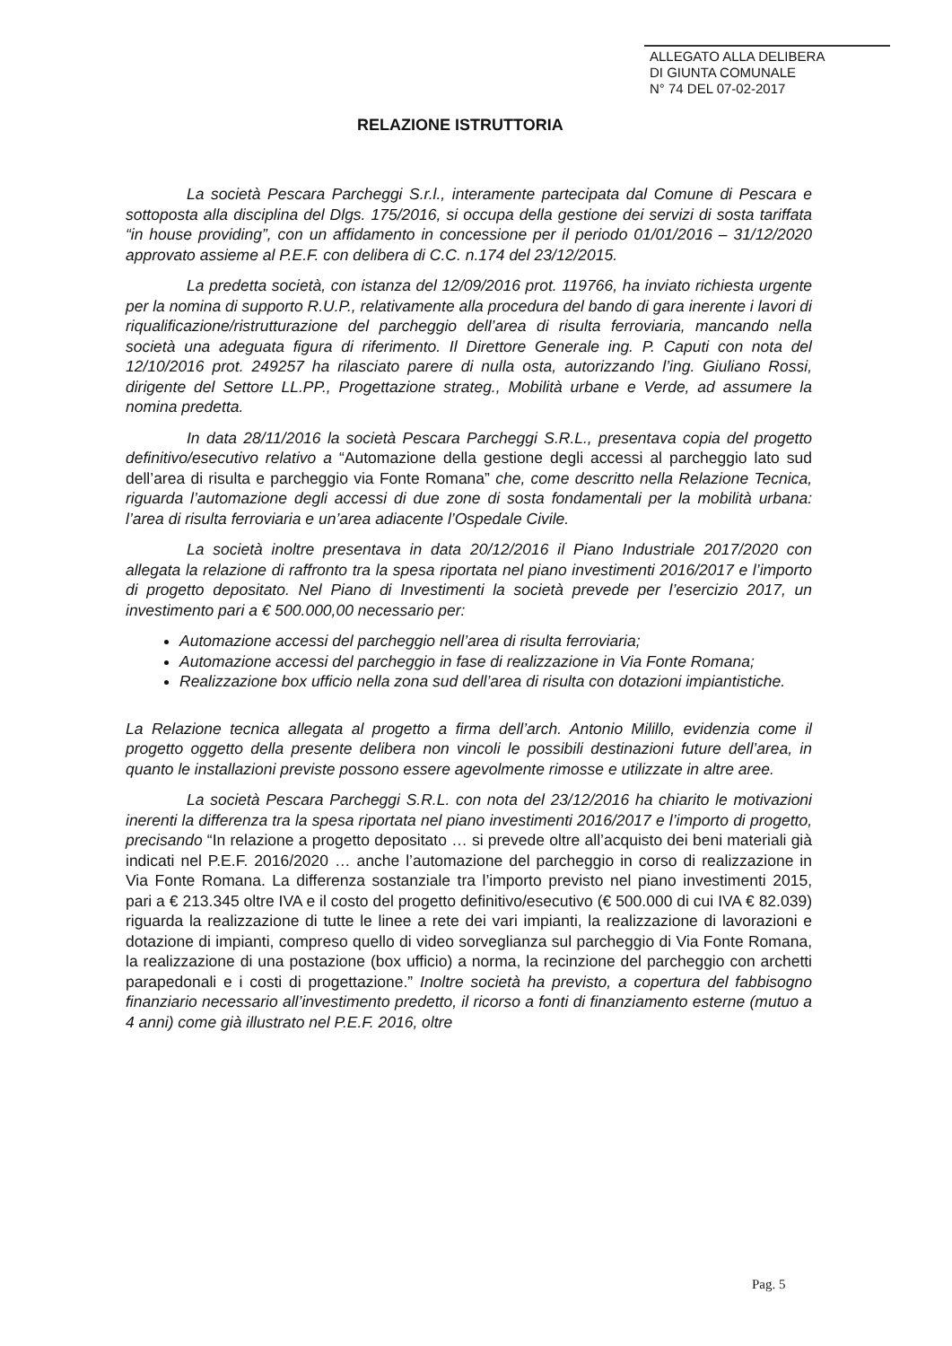ALLEGATO ALLA DELIBERA
DI GIUNTA COMUNALE
N° 74 DEL 07-02-2017
RELAZIONE ISTRUTTORIA
La società Pescara Parcheggi S.r.l., interamente partecipata dal Comune di Pescara e sottoposta alla disciplina del Dlgs. 175/2016, si occupa della gestione dei servizi di sosta tariffata “in house providing”, con un affidamento in concessione per il periodo 01/01/2016 – 31/12/2020 approvato assieme al P.E.F. con delibera di C.C. n.174 del 23/12/2015.
La predetta società, con istanza del 12/09/2016 prot. 119766, ha inviato richiesta urgente per la nomina di supporto R.U.P., relativamente alla procedura del bando di gara inerente i lavori di riqualificazione/ristrutturazione del parcheggio dell’area di risulta ferroviaria, mancando nella società una adeguata figura di riferimento. Il Direttore Generale ing. P. Caputi con nota del 12/10/2016 prot. 249257 ha rilasciato parere di nulla osta, autorizzando l’ing. Giuliano Rossi, dirigente del Settore LL.PP., Progettazione strateg., Mobilità urbane e Verde, ad assumere la nomina predetta.
In data 28/11/2016 la società Pescara Parcheggi S.R.L., presentava copia del progetto definitivo/esecutivo relativo a “Automazione della gestione degli accessi al parcheggio lato sud dell’area di risulta e parcheggio via Fonte Romana” che, come descritto nella Relazione Tecnica, riguarda l’automazione degli accessi di due zone di sosta fondamentali per la mobilità urbana: l’area di risulta ferroviaria e un’area adiacente l’Ospedale Civile.
La società inoltre presentava in data 20/12/2016 il Piano Industriale 2017/2020 con allegata la relazione di raffronto tra la spesa riportata nel piano investimenti 2016/2017 e l’importo di progetto depositato. Nel Piano di Investimenti la società prevede per l’esercizio 2017, un investimento pari a € 500.000,00 necessario per:
Automazione accessi del parcheggio nell’area di risulta ferroviaria;
Automazione accessi del parcheggio in fase di realizzazione in Via Fonte Romana;
Realizzazione box ufficio nella zona sud dell’area di risulta con dotazioni impiantistiche.
La Relazione tecnica allegata al progetto a firma dell’arch. Antonio Milillo, evidenzia come il progetto oggetto della presente delibera non vincoli le possibili destinazioni future dell’area, in quanto le installazioni previste possono essere agevolmente rimosse e utilizzate in altre aree.
La società Pescara Parcheggi S.R.L. con nota del 23/12/2016 ha chiarito le motivazioni inerenti la differenza tra la spesa riportata nel piano investimenti 2016/2017 e l’importo di progetto, precisando “In relazione a progetto depositato … si prevede oltre all’acquisto dei beni materiali già indicati nel P.E.F. 2016/2020 … anche l’automazione del parcheggio in corso di realizzazione in Via Fonte Romana. La differenza sostanziale tra l’importo previsto nel piano investimenti 2015, pari a € 213.345 oltre IVA e il costo del progetto definitivo/esecutivo (€ 500.000 di cui IVA € 82.039) riguarda la realizzazione di tutte le linee a rete dei vari impianti, la realizzazione di lavorazioni e dotazione di impianti, compreso quello di video sorveglianza sul parcheggio di Via Fonte Romana, la realizzazione di una postazione (box ufficio) a norma, la recinzione del parcheggio con archetti parapedonali e i costi di progettazione.” Inoltre società ha previsto, a copertura del fabbisogno finanziario necessario all’investimento predetto, il ricorso a fonti di finanziamento esterne (mutuo a 4 anni) come già illustrato nel P.E.F. 2016, oltre
Pag. 5